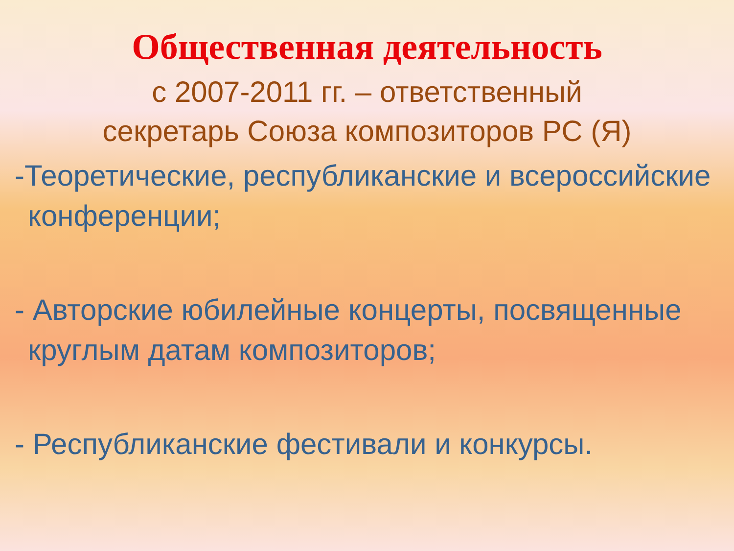Общественная деятельность
с 2007-2011 гг. – ответственный
секретарь Союза композиторов РС (Я)
-Теоретические, республиканские и всероссийские конференции;
- Авторские юбилейные концерты, посвященные круглым датам композиторов;
- Республиканские фестивали и конкурсы.